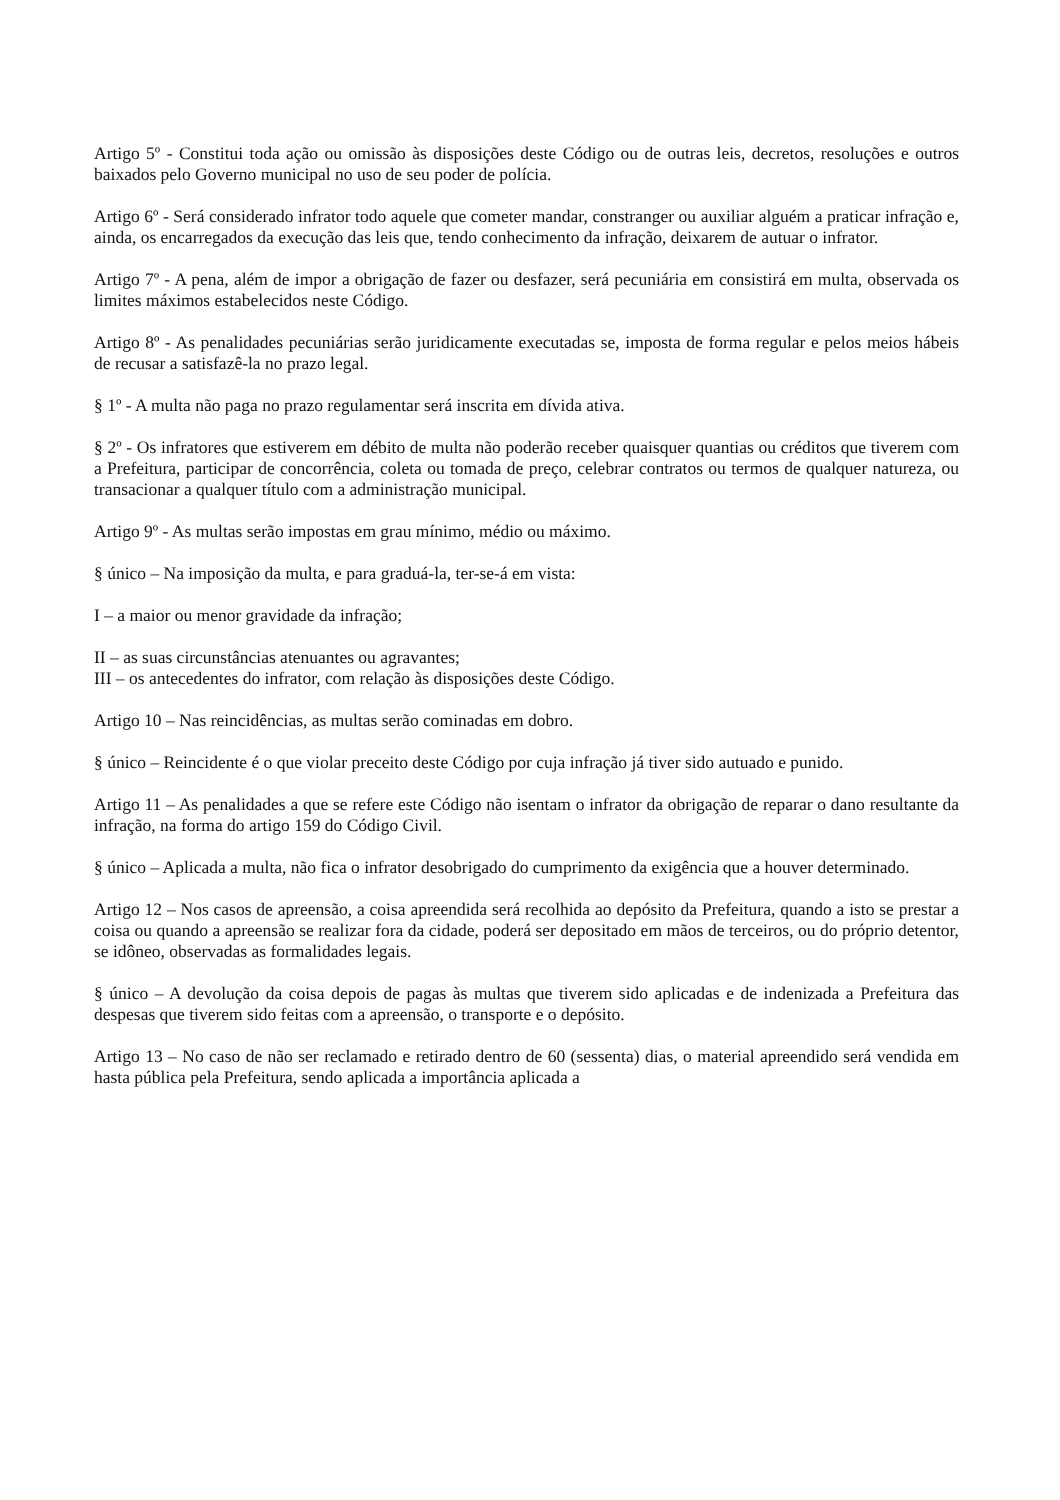Artigo 5º - Constitui toda ação ou omissão às disposições deste Código ou de outras leis, decretos, resoluções e outros baixados pelo Governo municipal no uso de seu poder de polícia.
Artigo 6º - Será considerado infrator todo aquele que cometer mandar, constranger ou auxiliar alguém a praticar infração e, ainda, os encarregados da execução das leis que, tendo conhecimento da infração, deixarem de autuar o infrator.
Artigo 7º - A pena, além de impor a obrigação de fazer ou desfazer, será pecuniária em consistirá em multa, observada os limites máximos estabelecidos neste Código.
Artigo 8º - As penalidades pecuniárias serão juridicamente executadas se, imposta de forma regular e pelos meios hábeis de recusar a satisfazê-la no prazo legal.
§ 1º - A multa não paga no prazo regulamentar será inscrita em dívida ativa.
§ 2º - Os infratores que estiverem em débito de multa não poderão receber quaisquer quantias ou créditos que tiverem com a Prefeitura, participar de concorrência, coleta ou tomada de preço, celebrar contratos ou termos de qualquer natureza, ou transacionar a qualquer título com a administração municipal.
Artigo 9º - As multas serão impostas em grau mínimo, médio ou máximo.
§ único – Na imposição da multa, e para graduá-la, ter-se-á em vista:
I – a maior ou menor gravidade da infração;
II – as suas circunstâncias atenuantes ou agravantes;
III – os antecedentes do infrator, com relação às disposições deste Código.
Artigo 10 – Nas reincidências, as multas serão cominadas em dobro.
§ único – Reincidente é o que violar preceito deste Código por cuja infração já tiver sido autuado e punido.
Artigo 11 – As penalidades a que se refere este Código não isentam o infrator da obrigação de reparar o dano resultante da infração, na forma do artigo 159 do Código Civil.
§ único – Aplicada a multa, não fica o infrator desobrigado do cumprimento da exigência que a houver determinado.
Artigo 12 – Nos casos de apreensão, a coisa apreendida será recolhida ao depósito da Prefeitura, quando a isto se prestar a coisa ou quando a apreensão se realizar fora da cidade, poderá ser depositado em mãos de terceiros, ou do próprio detentor, se idôneo, observadas as formalidades legais.
§ único – A devolução da coisa depois de pagas às multas que tiverem sido aplicadas e de indenizada a Prefeitura das despesas que tiverem sido feitas com a apreensão, o transporte e o depósito.
Artigo 13 – No caso de não ser reclamado e retirado dentro de 60 (sessenta) dias, o material apreendido será vendida em hasta pública pela Prefeitura, sendo aplicada a importância aplicada a